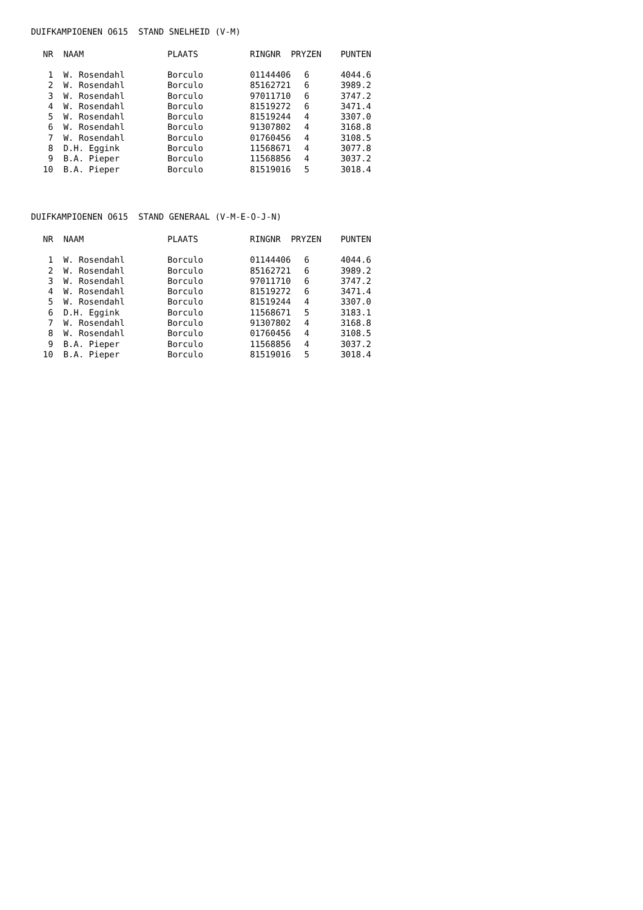DUIFKAMPIOENEN O615 STAND SNELHEID (V-M)
| NR | NAAM | PLAATS | RINGNR | PRYZEN | PUNTEN |
| --- | --- | --- | --- | --- | --- |
| 1 | W. Rosendahl | Borculo | 01144406 | 6 | 4044.6 |
| 2 | W. Rosendahl | Borculo | 85162721 | 6 | 3989.2 |
| 3 | W. Rosendahl | Borculo | 97011710 | 6 | 3747.2 |
| 4 | W. Rosendahl | Borculo | 81519272 | 6 | 3471.4 |
| 5 | W. Rosendahl | Borculo | 81519244 | 4 | 3307.0 |
| 6 | W. Rosendahl | Borculo | 91307802 | 4 | 3168.8 |
| 7 | W. Rosendahl | Borculo | 01760456 | 4 | 3108.5 |
| 8 | D.H. Eggink | Borculo | 11568671 | 4 | 3077.8 |
| 9 | B.A. Pieper | Borculo | 11568856 | 4 | 3037.2 |
| 10 | B.A. Pieper | Borculo | 81519016 | 5 | 3018.4 |
DUIFKAMPIOENEN O615 STAND GENERAAL (V-M-E-O-J-N)
| NR | NAAM | PLAATS | RINGNR | PRYZEN | PUNTEN |
| --- | --- | --- | --- | --- | --- |
| 1 | W. Rosendahl | Borculo | 01144406 | 6 | 4044.6 |
| 2 | W. Rosendahl | Borculo | 85162721 | 6 | 3989.2 |
| 3 | W. Rosendahl | Borculo | 97011710 | 6 | 3747.2 |
| 4 | W. Rosendahl | Borculo | 81519272 | 6 | 3471.4 |
| 5 | W. Rosendahl | Borculo | 81519244 | 4 | 3307.0 |
| 6 | D.H. Eggink | Borculo | 11568671 | 5 | 3183.1 |
| 7 | W. Rosendahl | Borculo | 91307802 | 4 | 3168.8 |
| 8 | W. Rosendahl | Borculo | 01760456 | 4 | 3108.5 |
| 9 | B.A. Pieper | Borculo | 11568856 | 4 | 3037.2 |
| 10 | B.A. Pieper | Borculo | 81519016 | 5 | 3018.4 |